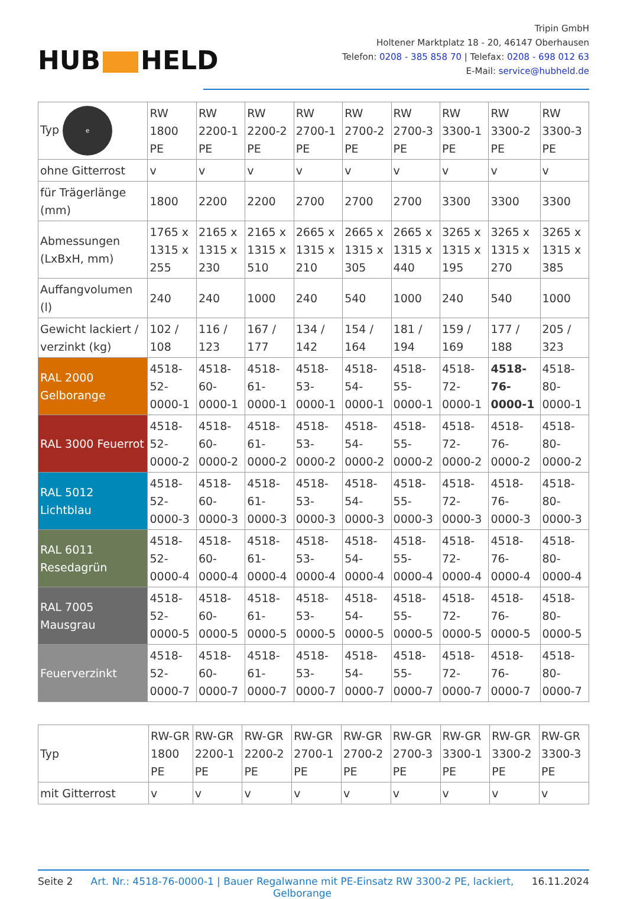HUB HELD
Tripin GmbH
Holtener Marktplatz 18 - 20, 46147 Oberhausen
Telefon: 0208 - 385 858 70 | Telefax: 0208 - 698 012 63
E-Mail: service@hubheld.de
| Typ e | RW 1800 PE | RW 2200-1 PE | RW 2200-2 PE | RW 2700-1 PE | RW 2700-2 PE | RW 2700-3 PE | RW 3300-1 PE | RW 3300-2 PE | RW 3300-3 PE |
| ohne Gitterrost | v | v | v | v | v | v | v | v | v |
| für Trägerlänge (mm) | 1800 | 2200 | 2200 | 2700 | 2700 | 2700 | 3300 | 3300 | 3300 |
| Abmessungen (LxBxH, mm) | 1765 x 1315 x 255 | 2165 x 1315 x 230 | 2165 x 1315 x 510 | 2665 x 1315 x 210 | 2665 x 1315 x 305 | 2665 x 1315 x 440 | 3265 x 1315 x 195 | 3265 x 1315 x 270 | 3265 x 1315 x 385 |
| Auffangvolumen (l) | 240 | 240 | 1000 | 240 | 540 | 1000 | 240 | 540 | 1000 |
| Gewicht lackiert / verzinkt (kg) | 102 / 108 | 116 / 123 | 167 / 177 | 134 / 142 | 154 / 164 | 181 / 194 | 159 / 169 | 177 / 188 | 205 / 323 |
| RAL 2000 Gelborange | 4518-52-0000-1 | 4518-60-0000-1 | 4518-61-0000-1 | 4518-53-0000-1 | 4518-54-0000-1 | 4518-55-0000-1 | 4518-72-0000-1 | 4518-76-0000-1 | 4518-80-0000-1 |
| RAL 3000 Feuerrot | 4518-52-0000-2 | 4518-60-0000-2 | 4518-61-0000-2 | 4518-53-0000-2 | 4518-54-0000-2 | 4518-55-0000-2 | 4518-72-0000-2 | 4518-76-0000-2 | 4518-80-0000-2 |
| RAL 5012 Lichtblau | 4518-52-0000-3 | 4518-60-0000-3 | 4518-61-0000-3 | 4518-53-0000-3 | 4518-54-0000-3 | 4518-55-0000-3 | 4518-72-0000-3 | 4518-76-0000-3 | 4518-80-0000-3 |
| RAL 6011 Resedagrün | 4518-52-0000-4 | 4518-60-0000-4 | 4518-61-0000-4 | 4518-53-0000-4 | 4518-54-0000-4 | 4518-55-0000-4 | 4518-72-0000-4 | 4518-76-0000-4 | 4518-80-0000-4 |
| RAL 7005 Mausgrau | 4518-52-0000-5 | 4518-60-0000-5 | 4518-61-0000-5 | 4518-53-0000-5 | 4518-54-0000-5 | 4518-55-0000-5 | 4518-72-0000-5 | 4518-76-0000-5 | 4518-80-0000-5 |
| Feuerverzinkt | 4518-52-0000-7 | 4518-60-0000-7 | 4518-61-0000-7 | 4518-53-0000-7 | 4518-54-0000-7 | 4518-55-0000-7 | 4518-72-0000-7 | 4518-76-0000-7 | 4518-80-0000-7 |
| Typ | RW-GR 1800 PE | RW-GR 2200-1 PE | RW-GR 2200-2 PE | RW-GR 2700-1 PE | RW-GR 2700-2 PE | RW-GR 2700-3 PE | RW-GR 3300-1 PE | RW-GR 3300-2 PE | RW-GR 3300-3 PE |
| mit Gitterrost | v | v | v | v | v | v | v | v | v |
Seite 2 Art. Nr.: 4518-76-0000-1 | Bauer Regalwanne mit PE-Einsatz RW 3300-2 PE, lackiert, Gelborange 16.11.2024